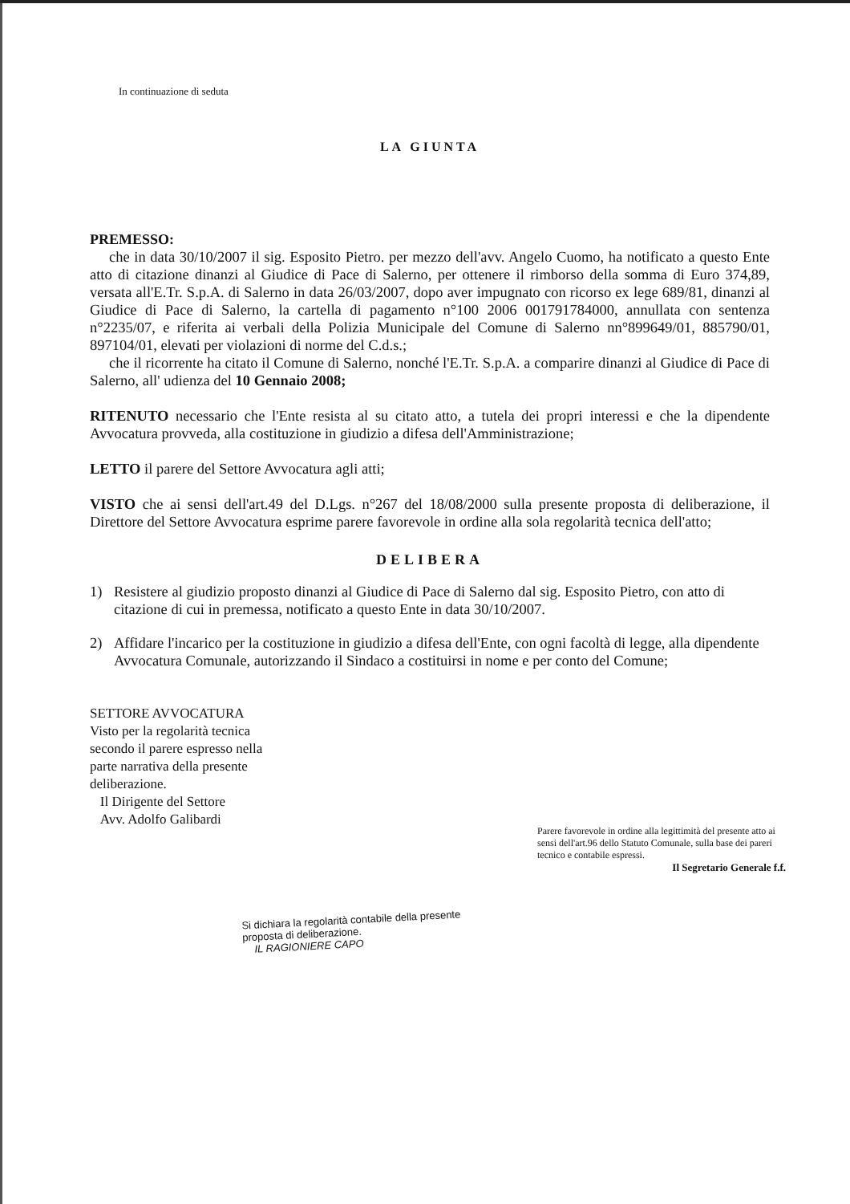In continuazione di seduta
LA GIUNTA
PREMESSO:
che in data 30/10/2007 il sig. Esposito Pietro. per mezzo dell'avv. Angelo Cuomo, ha notificato a questo Ente atto di citazione dinanzi al Giudice di Pace di Salerno, per ottenere il rimborso della somma di Euro 374,89, versata all'E.Tr. S.p.A. di Salerno in data 26/03/2007, dopo aver impugnato con ricorso ex lege 689/81, dinanzi al Giudice di Pace di Salerno, la cartella di pagamento n°100 2006 001791784000, annullata con sentenza n°2235/07, e riferita ai verbali della Polizia Municipale del Comune di Salerno nn°899649/01, 885790/01, 897104/01, elevati per violazioni di norme del C.d.s.;
che il ricorrente ha citato il Comune di Salerno, nonché l'E.Tr. S.p.A. a comparire dinanzi al Giudice di Pace di Salerno, all' udienza del 10 Gennaio 2008;
RITENUTO necessario che l'Ente resista al su citato atto, a tutela dei propri interessi e che la dipendente Avvocatura provveda, alla costituzione in giudizio a difesa dell'Amministrazione;
LETTO il parere del Settore Avvocatura agli atti;
VISTO che ai sensi dell'art.49 del D.Lgs. n°267 del 18/08/2000 sulla presente proposta di deliberazione, il Direttore del Settore Avvocatura esprime parere favorevole in ordine alla sola regolarità tecnica dell'atto;
DELIBERA
1) Resistere al giudizio proposto dinanzi al Giudice di Pace di Salerno dal sig. Esposito Pietro, con atto di citazione di cui in premessa, notificato a questo Ente in data 30/10/2007.
2) Affidare l'incarico per la costituzione in giudizio a difesa dell'Ente, con ogni facoltà di legge, alla dipendente Avvocatura Comunale, autorizzando il Sindaco a costituirsi in nome e per conto del Comune;
SETTORE AVVOCATURA
Visto per la regolarità tecnica
secondo il parere espresso nella
parte narrativa della presente
deliberazione.
Il Dirigente del Settore
Avv. Adolfo Galibardi
Parere favorevole in ordine alla legittimità del presente atto ai sensi dell'art.96 dello Statuto Comunale, sulla base dei pareri tecnico e contabile espressi.
Il Segretario Generale f.f.
Si dichiara la regolarità contabile della presente proposta di deliberazione.
IL RAGIONIERE CAPO